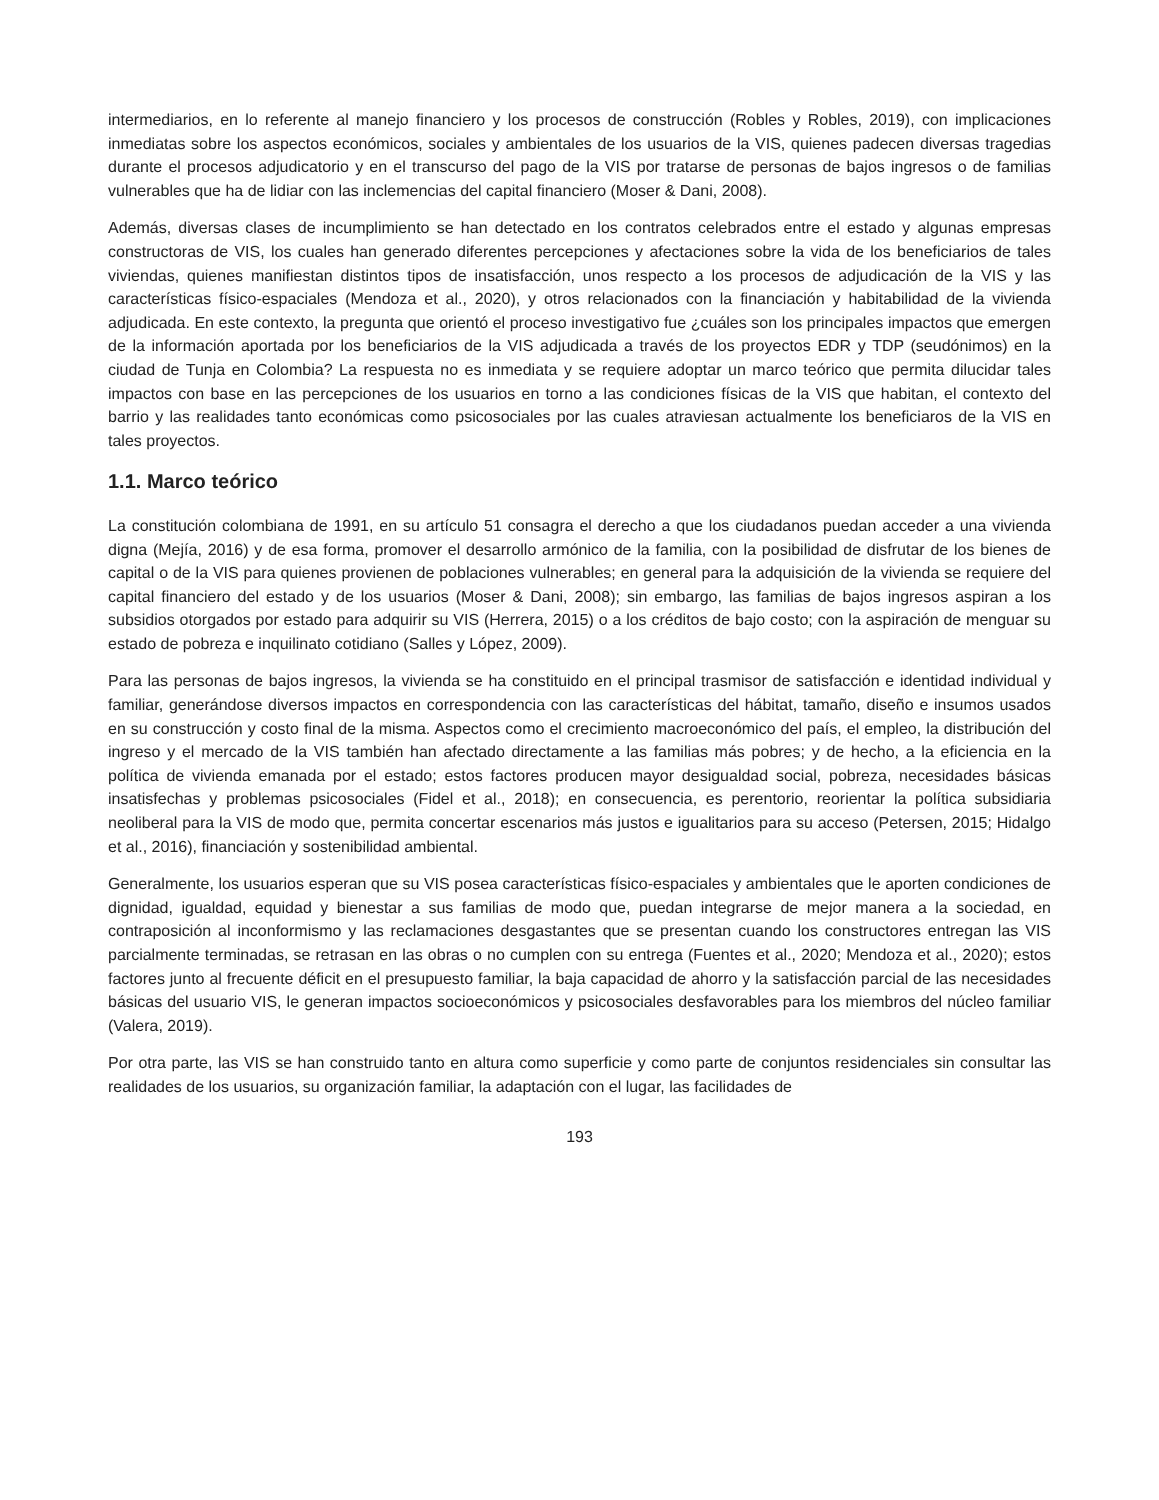intermediarios, en lo referente al manejo financiero y los procesos de construcción (Robles y Robles, 2019), con implicaciones inmediatas sobre los aspectos económicos, sociales y ambientales de los usuarios de la VIS, quienes padecen diversas tragedias durante el procesos adjudicatorio y en el transcurso del pago de la VIS por tratarse de personas de bajos ingresos o de familias vulnerables que ha de lidiar con las inclemencias del capital financiero (Moser & Dani, 2008).
Además, diversas clases de incumplimiento se han detectado en los contratos celebrados entre el estado y algunas empresas constructoras de VIS, los cuales han generado diferentes percepciones y afectaciones sobre la vida de los beneficiarios de tales viviendas, quienes manifiestan distintos tipos de insatisfacción, unos respecto a los procesos de adjudicación de la VIS y las características físico-espaciales (Mendoza et al., 2020), y otros relacionados con la financiación y habitabilidad de la vivienda adjudicada. En este contexto, la pregunta que orientó el proceso investigativo fue ¿cuáles son los principales impactos que emergen de la información aportada por los beneficiarios de la VIS adjudicada a través de los proyectos EDR y TDP (seudónimos) en la ciudad de Tunja en Colombia? La respuesta no es inmediata y se requiere adoptar un marco teórico que permita dilucidar tales impactos con base en las percepciones de los usuarios en torno a las condiciones físicas de la VIS que habitan, el contexto del barrio y las realidades tanto económicas como psicosociales por las cuales atraviesan actualmente los beneficiaros de la VIS en tales proyectos.
1.1. Marco teórico
La constitución colombiana de 1991, en su artículo 51 consagra el derecho a que los ciudadanos puedan acceder a una vivienda digna (Mejía, 2016) y de esa forma, promover el desarrollo armónico de la familia, con la posibilidad de disfrutar de los bienes de capital o de la VIS para quienes provienen de poblaciones vulnerables; en general para la adquisición de la vivienda se requiere del capital financiero del estado y de los usuarios (Moser & Dani, 2008); sin embargo, las familias de bajos ingresos aspiran a los subsidios otorgados por estado para adquirir su VIS (Herrera, 2015) o a los créditos de bajo costo; con la aspiración de menguar su estado de pobreza e inquilinato cotidiano (Salles y López, 2009).
Para las personas de bajos ingresos, la vivienda se ha constituido en el principal trasmisor de satisfacción e identidad individual y familiar, generándose diversos impactos en correspondencia con las características del hábitat, tamaño, diseño e insumos usados en su construcción y costo final de la misma. Aspectos como el crecimiento macroeconómico del país, el empleo, la distribución del ingreso y el mercado de la VIS también han afectado directamente a las familias más pobres; y de hecho, a la eficiencia en la política de vivienda emanada por el estado; estos factores producen mayor desigualdad social, pobreza, necesidades básicas insatisfechas y problemas psicosociales (Fidel et al., 2018); en consecuencia, es perentorio, reorientar la política subsidiaria neoliberal para la VIS de modo que, permita concertar escenarios más justos e igualitarios para su acceso (Petersen, 2015; Hidalgo et al., 2016), financiación y sostenibilidad ambiental.
Generalmente, los usuarios esperan que su VIS posea características físico-espaciales y ambientales que le aporten condiciones de dignidad, igualdad, equidad y bienestar a sus familias de modo que, puedan integrarse de mejor manera a la sociedad, en contraposición al inconformismo y las reclamaciones desgastantes que se presentan cuando los constructores entregan las VIS parcialmente terminadas, se retrasan en las obras o no cumplen con su entrega (Fuentes et al., 2020; Mendoza et al., 2020); estos factores junto al frecuente déficit en el presupuesto familiar, la baja capacidad de ahorro y la satisfacción parcial de las necesidades básicas del usuario VIS, le generan impactos socioeconómicos y psicosociales desfavorables para los miembros del núcleo familiar (Valera, 2019).
Por otra parte, las VIS se han construido tanto en altura como superficie y como parte de conjuntos residenciales sin consultar las realidades de los usuarios, su organización familiar, la adaptación con el lugar, las facilidades de
193